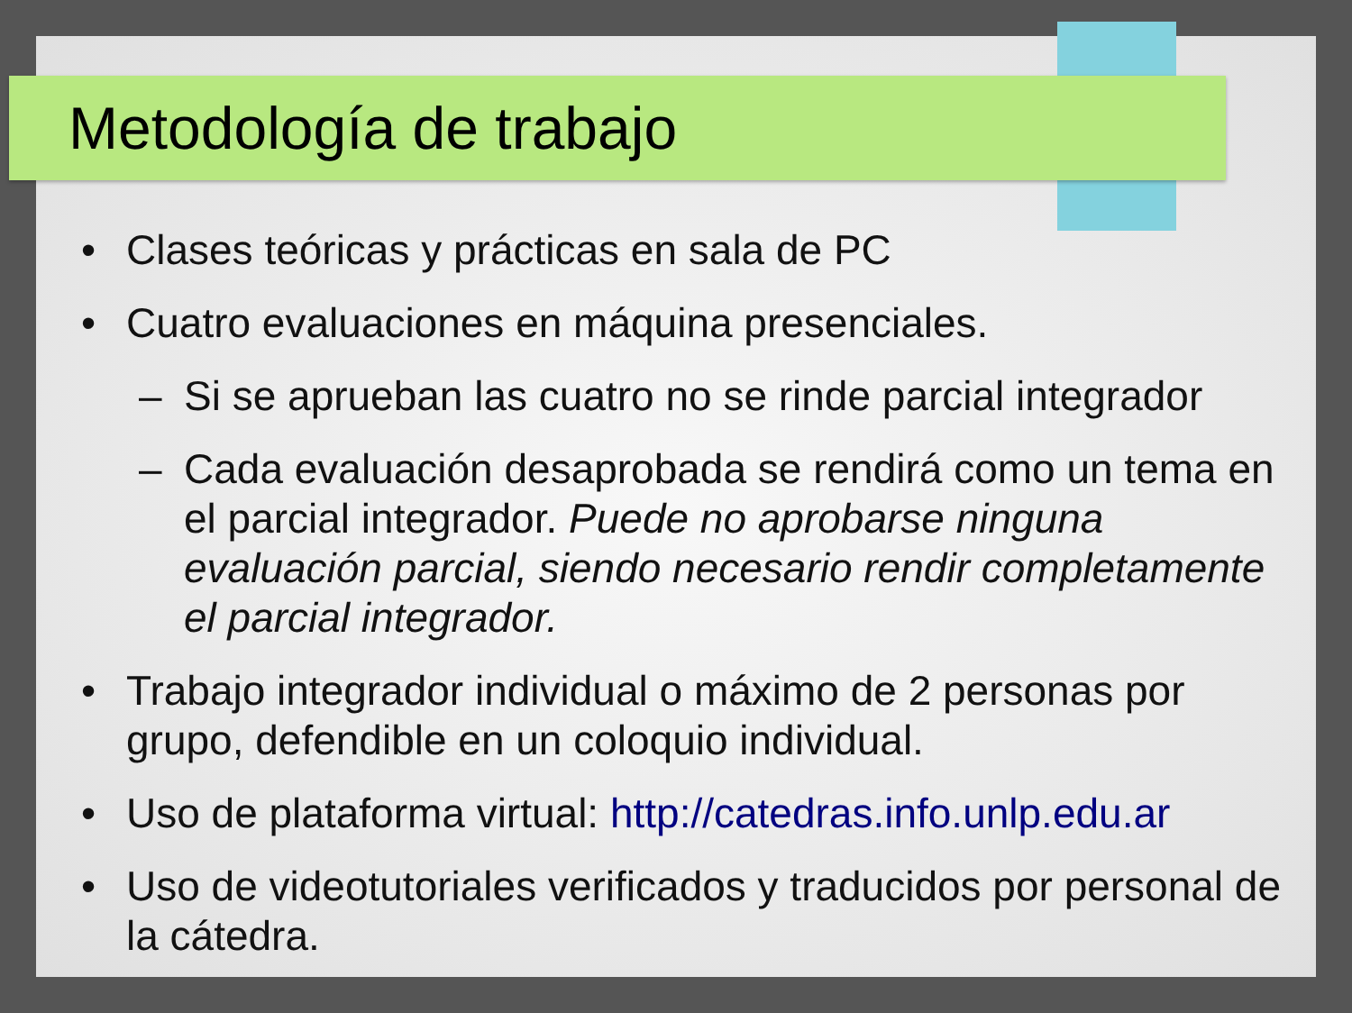Metodología de trabajo
• Clases teóricas y prácticas en sala de PC
• Cuatro evaluaciones en máquina presenciales.
– Si se aprueban las cuatro no se rinde parcial integrador
– Cada evaluación desaprobada se rendirá como un tema en el parcial integrador. Puede no aprobarse ninguna evaluación parcial, siendo necesario rendir completamente el parcial integrador.
• Trabajo integrador individual o máximo de 2 personas por grupo, defendible en un coloquio individual.
• Uso de plataforma virtual: http://catedras.info.unlp.edu.ar
• Uso de videotutoriales verificados y traducidos por personal de la cátedra.